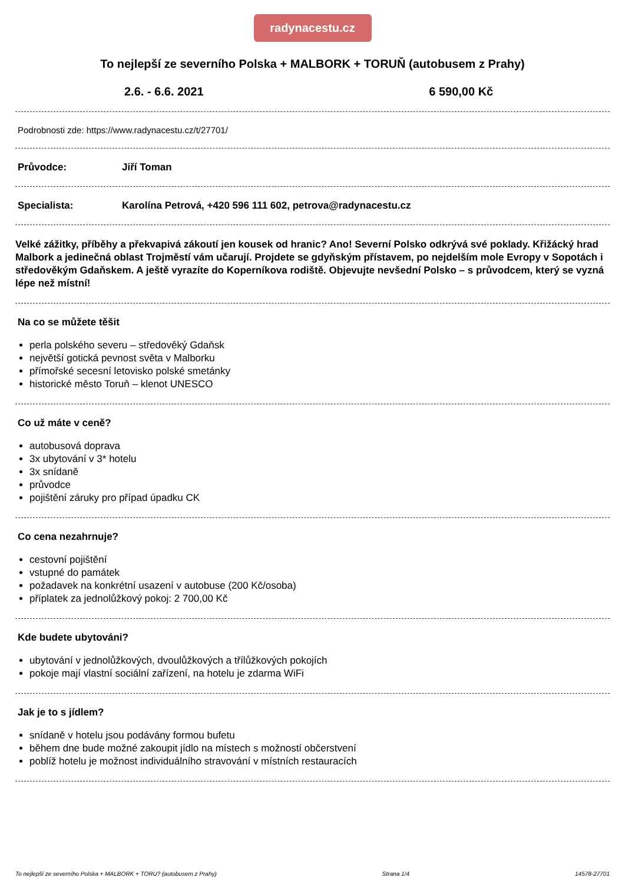radynacestu.cz
To nejlepší ze severního Polska + MALBORK + TORUŇ (autobusem z Prahy)
2.6. - 6.6. 2021 6 590,00 Kč
Podrobnosti zde: https://www.radynacestu.cz/t/27701/
Průvodce: Jiří Toman
Specialista: Karolína Petrová, +420 596 111 602, petrova@radynacestu.cz
Velké zážitky, příběhy a překvapivá zákoutí jen kousek od hranic? Ano! Severní Polsko odkrývá své poklady. Křižácký hrad Malbork a jedinečná oblast Trojměstí vám učarují. Projdete se gdyňským přístavem, po nejdelším mole Evropy v Sopotách i středověkým Gdaňskem. A ještě vyrazíte do Koperníkova rodiště. Objevujte nevšední Polsko – s průvodcem, který se vyzná lépe než místní!
Na co se můžete těšit
perla polského severu – středověký Gdaňsk
největší gotická pevnost světa v Malborku
přímořské secesní letovisko polské smetánky
historické město Toruň – klenot UNESCO
Co už máte v ceně?
autobusová doprava
3x ubytování v 3* hotelu
3x snídaně
průvodce
pojištění záruky pro případ úpadku CK
Co cena nezahrnuje?
cestovní pojištění
vstupné do památek
požadavek na konkrétní usazení v autobuse (200 Kč/osoba)
příplatek za jednolůžkový pokoj: 2 700,00 Kč
Kde budete ubytováni?
ubytování v jednolůžkových, dvoulůžkových a třílůžkových pokojích
pokoje mají vlastní sociální zařízení, na hotelu je zdarma WiFi
Jak je to s jídlem?
snídaně v hotelu jsou podávány formou bufetu
během dne bude možné zakoupit jídlo na místech s možností občerstvení
poblíž hotelu je možnost individuálního stravování v místních restauracích
To nejlepší ze severního Polska + MALBORK + TORU? (autobusem z Prahy) Strana 1/4 14578-27701